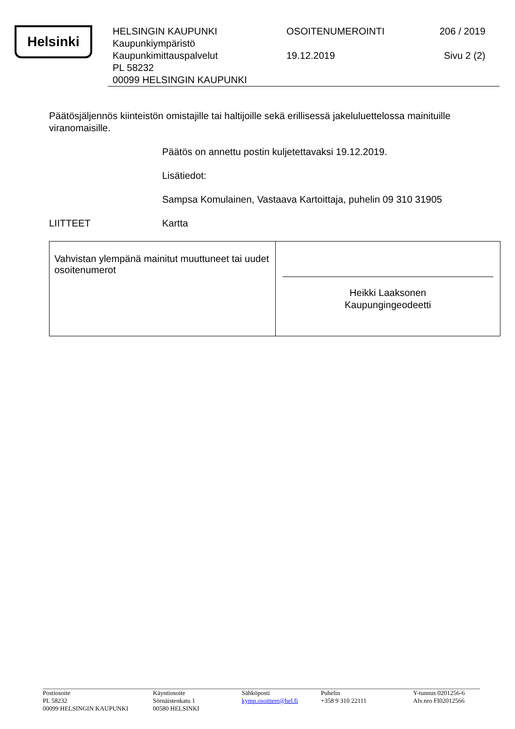Helsinki
HELSINGIN KAUPUNKI
Kaupunkiympäristö
Kaupunkimittauspalvelut
PL 58232
00099 HELSINGIN KAUPUNKI
OSOITENUMEROINTI
19.12.2019
206 / 2019
Sivu 2 (2)
Päätösjäljennös kiinteistön omistajille tai haltijoille sekä erillisessä jakeluluettelossa mainituille viranomaisille.
Päätös on annettu postin kuljetettavaksi 19.12.2019.
Lisätiedot:
Sampsa Komulainen, Vastaava Kartoittaja, puhelin 09 310 31905
LIITTEET Kartta
| Vahvistan ylempänä mainitut muuttuneet tai uudet osoitenumerot | Heikki Laaksonen Kaupungingeodeetti |
Postiosoite
PL 58232
00099 HELSINGIN KAUPUNKI
Käyntiosoite
Sörnäistenkatu 1
00580 HELSINKI
Sähköposti
kymp.osoitteet@hel.fi
Puhelin
+358 9 310 22111
Y-tunnus 0201256-6
Alv.nro FI02012566